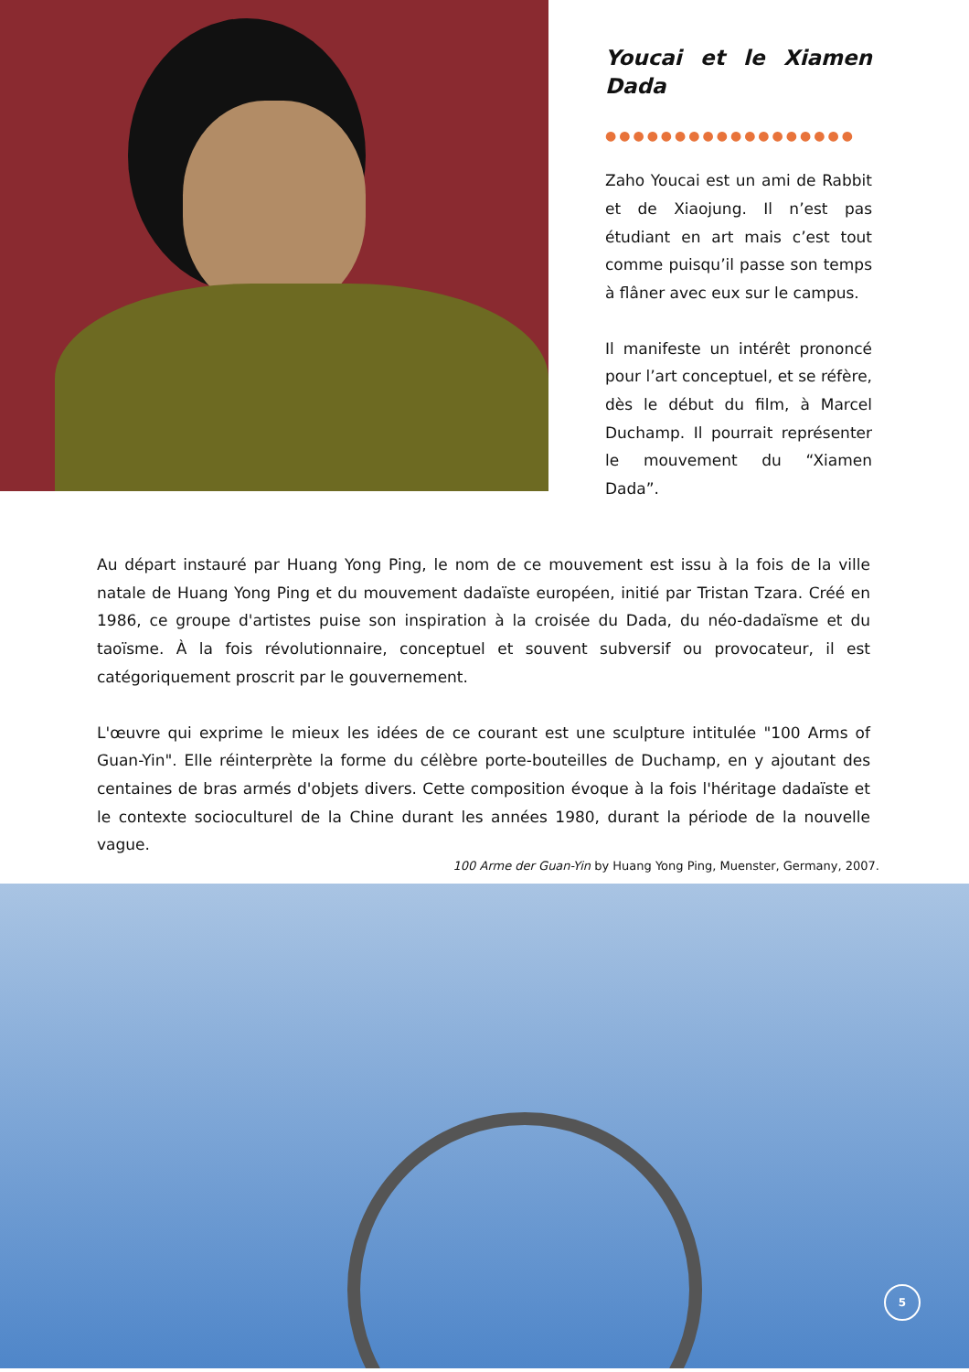Youcai et le Xiamen Dada
●●●●●●●●●●●●●●●●●●
Zaho Youcai est un ami de Rabbit et de Xiaojung. Il n’est pas étudiant en art mais c’est tout comme puisqu’il passe son temps à flâner avec eux sur le campus.
Il manifeste un intérêt prononcé pour l’art conceptuel, et se réfère, dès le début du film, à Marcel Duchamp. Il pourrait représenter le mouvement du “Xiamen Dada”.
Au départ instauré par Huang Yong Ping, le nom de ce mouvement est issu à la fois de la ville natale de Huang Yong Ping et du mouvement dadaïste européen, initié par Tristan Tzara. Créé en 1986, ce groupe d'artistes puise son inspiration à la croisée du Dada, du néo-dadaïsme et du taoïsme. À la fois révolutionnaire, conceptuel et souvent subversif ou provocateur, il est catégoriquement proscrit par le gouvernement.
L'œuvre qui exprime le mieux les idées de ce courant est une sculpture intitulée "100 Arms of Guan-Yin". Elle réinterprète la forme du célèbre porte-bouteilles de Duchamp, en y ajoutant des centaines de bras armés d'objets divers. Cette composition évoque à la fois l'héritage dadaïste et le contexte socioculturel de la Chine durant les années 1980, durant la période de la nouvelle vague.
100 Arme der Guan-Yin by Huang Yong Ping, Muenster, Germany, 2007.
5